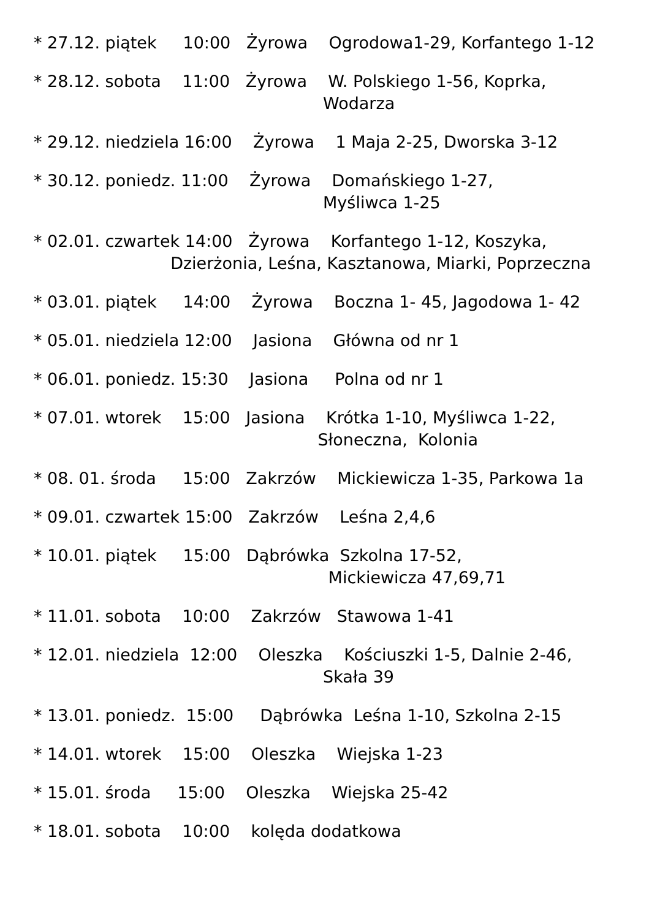* 27.12. piątek 10:00 Żyrowa Ogrodowa1-29, Korfantego 1-12
* 28.12. sobota 11:00 Żyrowa W. Polskiego 1-56, Koprka, Wodarza
* 29.12. niedziela 16:00 Żyrowa 1 Maja 2-25, Dworska 3-12
* 30.12. poniedz. 11:00 Żyrowa Domańskiego 1-27, Myśliwca 1-25
* 02.01. czwartek 14:00 Żyrowa Korfantego 1-12, Koszyka, Dzierżonia, Leśna, Kasztanowa, Miarki, Poprzeczna
* 03.01. piątek 14:00 Żyrowa Boczna 1- 45, Jagodowa 1- 42
* 05.01. niedziela 12:00 Jasiona Główna od nr 1
* 06.01. poniedz. 15:30 Jasiona Polna od nr 1
* 07.01. wtorek 15:00 Jasiona Krótka 1-10, Myśliwca 1-22, Słoneczna, Kolonia
* 08. 01. środa 15:00 Zakrzów Mickiewicza 1-35, Parkowa 1a
* 09.01. czwartek 15:00 Zakrzów Leśna 2,4,6
* 10.01. piątek 15:00 Dąbrówka Szkolna 17-52, Mickiewicza 47,69,71
* 11.01. sobota 10:00 Zakrzów Stawowa 1-41
* 12.01. niedziela 12:00 Oleszka Kościuszki 1-5, Dalnie 2-46, Skała 39
* 13.01. poniedz. 15:00 Dąbrówka Leśna 1-10, Szkolna 2-15
* 14.01. wtorek 15:00 Oleszka Wiejska 1-23
* 15.01. środa 15:00 Oleszka Wiejska 25-42
* 18.01. sobota 10:00 kolęda dodatkowa